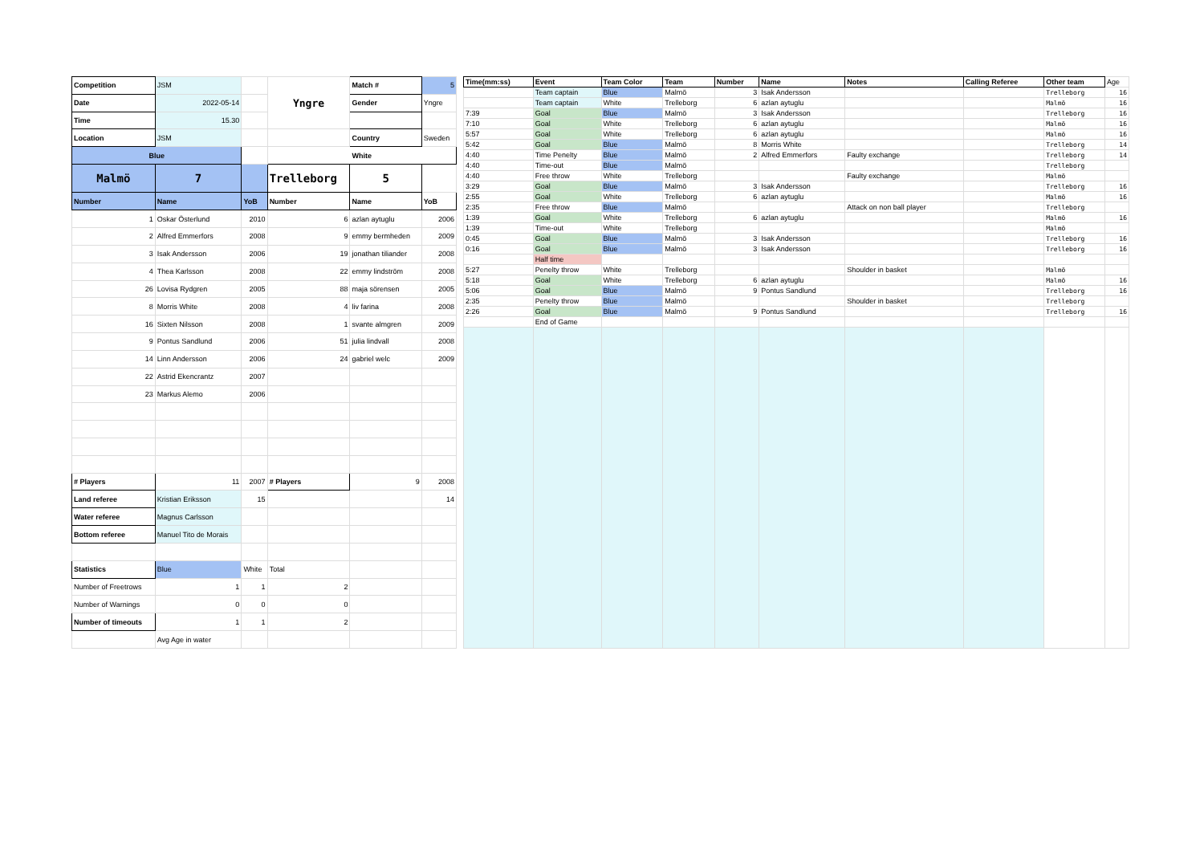| Competition | JSM | | Yngre | Match # | 5 |
| Date | 2022-05-14 | | | Gender | Yngre |
| Time | 15.30 | | | | |
| Location | JSM | | | Country | Sweden |
| Blue | | | White | | |
| Malmö | 7 | | Trelleborg | 5 | |
| Number | Name | YoB | Number | Name | YoB |
| 1 | Oskar Österlund | 2010 | 6 | azlan aytuglu | 2006 |
| 2 | Alfred Emmerfors | 2008 | 9 | emmy bermheden | 2009 |
| 3 | Isak Andersson | 2006 | 19 | jonathan tiliander | 2008 |
| 4 | Thea Karlsson | 2008 | 22 | emmy lindström | 2008 |
| 26 | Lovisa Rydgren | 2005 | 88 | maja sörensen | 2005 |
| 8 | Morris White | 2008 | 4 | liv farina | 2008 |
| 16 | Sixten Nilsson | 2008 | 1 | svante almgren | 2009 |
| 9 | Pontus Sandlund | 2006 | 51 | julia lindvall | 2008 |
| 14 | Linn Andersson | 2006 | 24 | gabriel welc | 2009 |
| 22 | Astrid Ekencrantz | 2007 | | | |
| 23 | Markus Alemo | 2006 | | | |
| # Players | 11 | 2007 | # Players | 9 | 2008 |
| Land referee | Kristian Eriksson | 15 | | | 14 |
| Water referee | Magnus Carlsson | | | | |
| Bottom referee | Manuel Tito de Morais | | | | |
| Statistics | Blue | White | Total | | |
| Number of Freetrows | 1 | 1 | 2 | | |
| Number of Warnings | 0 | 0 | 0 | | |
| Number of timeouts | 1 | 1 | 2 | | |
| | Avg Age in water | | | | |
| Time(mm:ss) | Event | Team Color | Team | Number | Name | Notes | Calling Referee | Other team | Age |
| | Team captain | Blue | Malmö | 3 | Isak Andersson | | | Trelleborg | 16 |
| | Team captain | White | Trelleborg | 6 | azlan aytuglu | | | Malmö | 16 |
| 7:39 | Goal | Blue | Malmö | 3 | Isak Andersson | | | Trelleborg | 16 |
| 7:10 | Goal | White | Trelleborg | 6 | azlan aytuglu | | | Malmö | 16 |
| 5:57 | Goal | White | Trelleborg | 6 | azlan aytuglu | | | Malmö | 16 |
| 5:42 | Goal | Blue | Malmö | 8 | Morris White | | | Trelleborg | 14 |
| 4:40 | Time Penelty | Blue | Malmö | 2 | Alfred Emmerfors | Faulty exchange | | Trelleborg | 14 |
| 4:40 | Time-out | Blue | Malmö | | | | | Trelleborg | |
| 4:40 | Free throw | White | Trelleborg | | | Faulty exchange | | Malmö | |
| 3:29 | Goal | Blue | Malmö | 3 | Isak Andersson | | | Trelleborg | 16 |
| 2:55 | Goal | White | Trelleborg | 6 | azlan aytuglu | | | Malmö | 16 |
| 2:35 | Free throw | Blue | Malmö | | | Attack on non ball player | | Trelleborg | |
| 1:39 | Goal | White | Trelleborg | 6 | azlan aytuglu | | | Malmö | 16 |
| 1:39 | Time-out | White | Trelleborg | | | | | Malmö | |
| 0:45 | Goal | Blue | Malmö | 3 | Isak Andersson | | | Trelleborg | 16 |
| 0:16 | Goal | Blue | Malmö | 3 | Isak Andersson | | | Trelleborg | 16 |
| | Half time | | | | | | | | |
| 5:27 | Penelty throw | White | Trelleborg | | | Shoulder in basket | | Malmö | |
| 5:18 | Goal | White | Trelleborg | 6 | azlan aytuglu | | | Malmö | 16 |
| 5:06 | Goal | Blue | Malmö | 9 | Pontus Sandlund | | | Trelleborg | 16 |
| 2:35 | Penelty throw | Blue | Malmö | | | Shoulder in basket | | Trelleborg | |
| 2:26 | Goal | Blue | Malmö | 9 | Pontus Sandlund | | | Trelleborg | 16 |
| | End of Game | | | | | | | | |